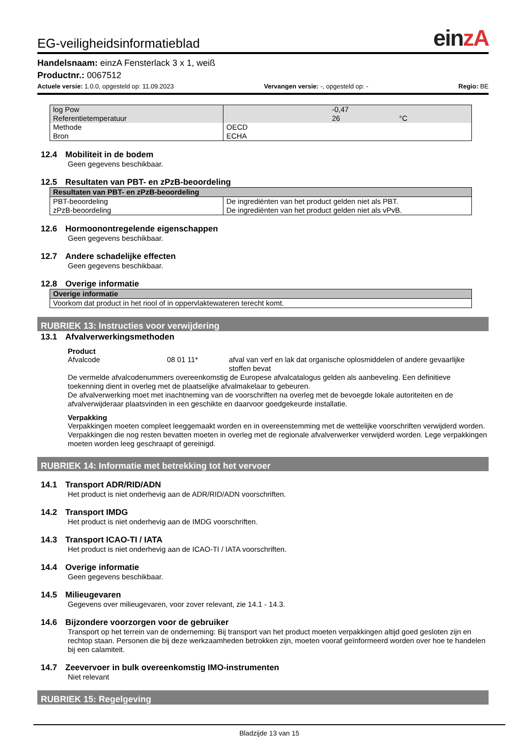EG-veiligheidsinformatieblad
einzA
Handelsnaam: einzA Fensterlack 3 x 1, weiß
Productnr.: 0067512
Actuele versie: 1.0.0, opgesteld op: 11.09.2023 Vervangen versie: -, opgesteld op: - Regio: BE
| log Pow Referentietemperatuur | -0,47 26 °C |
| Methode Bron | OECD ECHA |
12.4 Mobiliteit in de bodem
Geen gegevens beschikbaar.
12.5 Resultaten van PBT- en zPzB-beoordeling
| Resultaten van PBT- en zPzB-beoordeling | |
| --- | --- |
| PBT-beoordeling zPzB-beoordeling | De ingrediënten van het product gelden niet als PBT. De ingrediënten van het product gelden niet als vPvB. |
12.6 Hormoonontregelende eigenschappen
Geen gegevens beschikbaar.
12.7 Andere schadelijke effecten
Geen gegevens beschikbaar.
12.8 Overige informatie
| Overige informatie |
| --- |
| Voorkom dat product in het riool of in oppervlaktewateren terecht komt. |
RUBRIEK 13: Instructies voor verwijdering
13.1 Afvalverwerkingsmethoden
Product
Afvalcode 08 01 11* afval van verf en lak dat organische oplosmiddelen of andere gevaarlijke stoffen bevat
De vermelde afvalcodenummers overeenkomstig de Europese afvalcatalogus gelden als aanbeveling. Een definitieve toekenning dient in overleg met de plaatselijke afvalmakelaar to gebeuren.
De afvalverwerking moet met inachtneming van de voorschriften na overleg met de bevoegde lokale autoriteiten en de afvalverwijderaar plaatsvinden in een geschikte en daarvoor goedgekeurde installatie.
Verpakking
Verpakkingen moeten compleet leeggemaakt worden en in overeenstemming met de wettelijke voorschriften verwijderd worden. Verpakkingen die nog resten bevatten moeten in overleg met de regionale afvalverwerker verwijderd worden. Lege verpakkingen moeten worden leeg geschraapt of gereinigd.
RUBRIEK 14: Informatie met betrekking tot het vervoer
14.1 Transport ADR/RID/ADN
Het product is niet onderhevig aan de ADR/RID/ADN voorschriften.
14.2 Transport IMDG
Het product is niet onderhevig aan de IMDG voorschriften.
14.3 Transport ICAO-TI / IATA
Het product is niet onderhevig aan de ICAO-TI / IATA voorschriften.
14.4 Overige informatie
Geen gegevens beschikbaar.
14.5 Milieugevaren
Gegevens over milieugevaren, voor zover relevant, zie 14.1 - 14.3.
14.6 Bijzondere voorzorgen voor de gebruiker
Transport op het terrein van de onderneming: Bij transport van het product moeten verpakkingen altijd goed gesloten zijn en rechtop staan. Personen die bij deze werkzaamheden betrokken zijn, moeten vooraf geïnformeerd worden over hoe te handelen bij een calamiteit.
14.7 Zeevervoer in bulk overeenkomstig IMO-instrumenten
Niet relevant
RUBRIEK 15: Regelgeving
Bladzijde 13 van 15